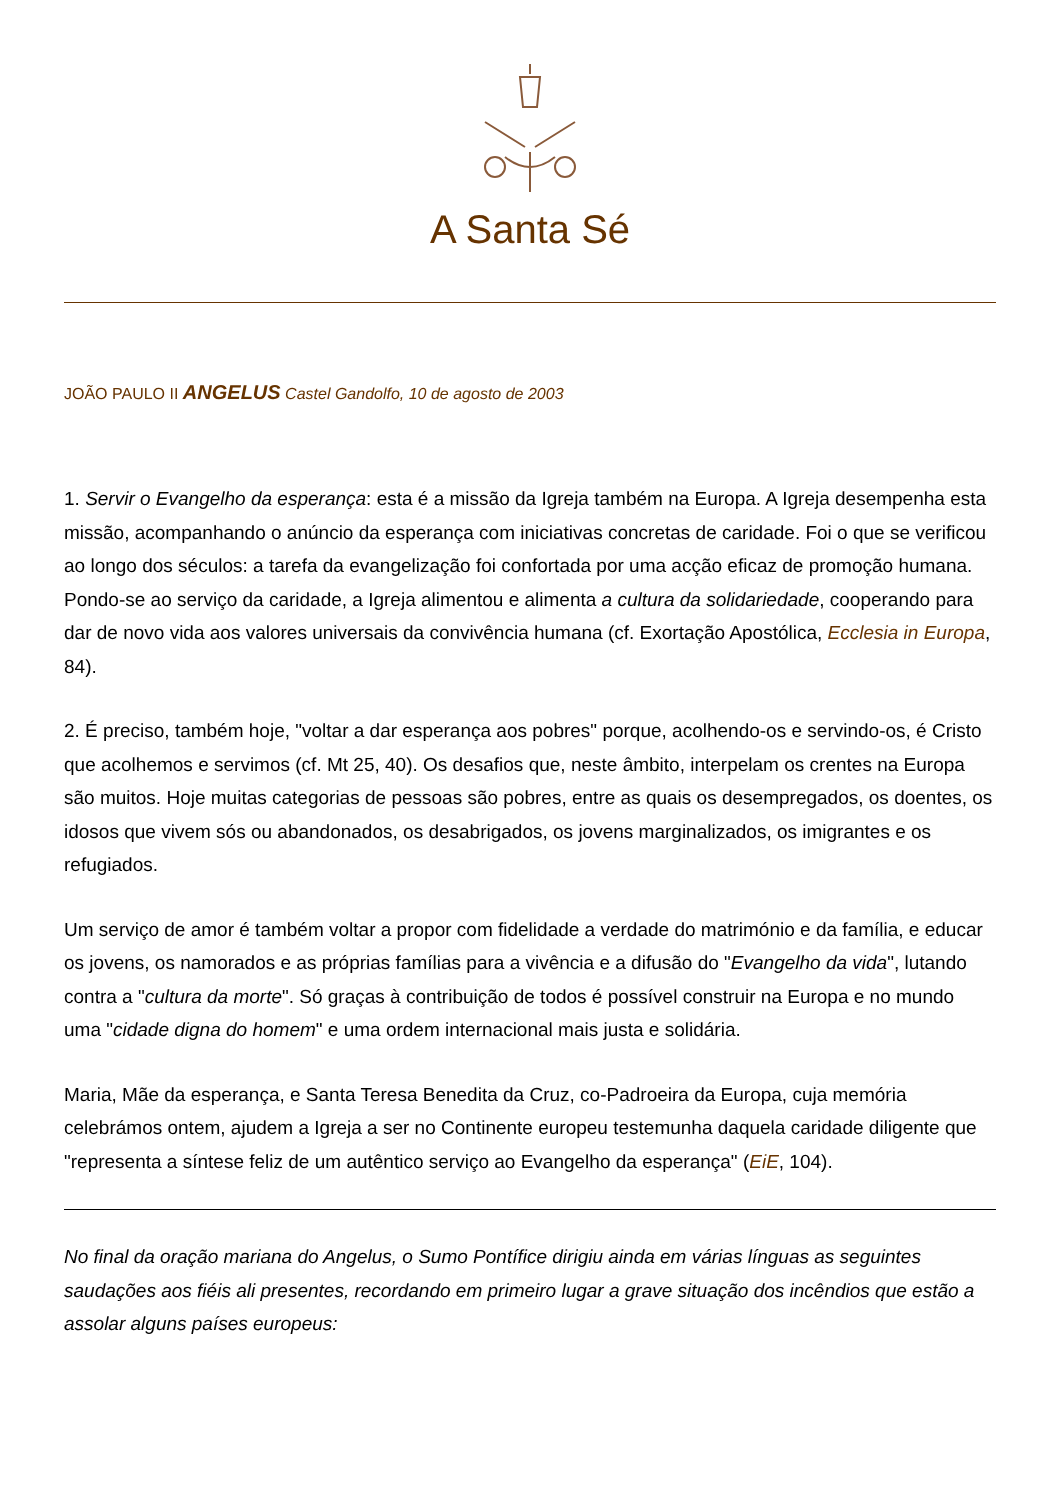A Santa Sé
JOÃO PAULO II ANGELUS Castel Gandolfo, 10 de agosto de 2003
1. Servir o Evangelho da esperança: esta é a missão da Igreja também na Europa. A Igreja desempenha esta missão, acompanhando o anúncio da esperança com iniciativas concretas de caridade. Foi o que se verificou ao longo dos séculos: a tarefa da evangelização foi confortada por uma acção eficaz de promoção humana. Pondo-se ao serviço da caridade, a Igreja alimentou e alimenta a cultura da solidariedade, cooperando para dar de novo vida aos valores universais da convivência humana (cf. Exortação Apostólica, Ecclesia in Europa, 84).
2. É preciso, também hoje, "voltar a dar esperança aos pobres" porque, acolhendo-os e servindo-os, é Cristo que acolhemos e servimos (cf. Mt 25, 40). Os desafios que, neste âmbito, interpelam os crentes na Europa são muitos. Hoje muitas categorias de pessoas são pobres, entre as quais os desempregados, os doentes, os idosos que vivem sós ou abandonados, os desabrigados, os jovens marginalizados, os imigrantes e os refugiados.
Um serviço de amor é também voltar a propor com fidelidade a verdade do matrimónio e da família, e educar os jovens, os namorados e as próprias famílias para a vivência e a difusão do "Evangelho da vida", lutando contra a "cultura da morte". Só graças à contribuição de todos é possível construir na Europa e no mundo uma "cidade digna do homem" e uma ordem internacional mais justa e solidária.
Maria, Mãe da esperança, e Santa Teresa Benedita da Cruz, co-Padroeira da Europa, cuja memória celebrámos ontem, ajudem a Igreja a ser no Continente europeu testemunha daquela caridade diligente que "representa a síntese feliz de um autêntico serviço ao Evangelho da esperança" (EiE, 104).
No final da oração mariana do Angelus, o Sumo Pontífice dirigiu ainda em várias línguas as seguintes saudações aos fiéis ali presentes, recordando em primeiro lugar a grave situação dos incêndios que estão a assolar alguns países europeus: